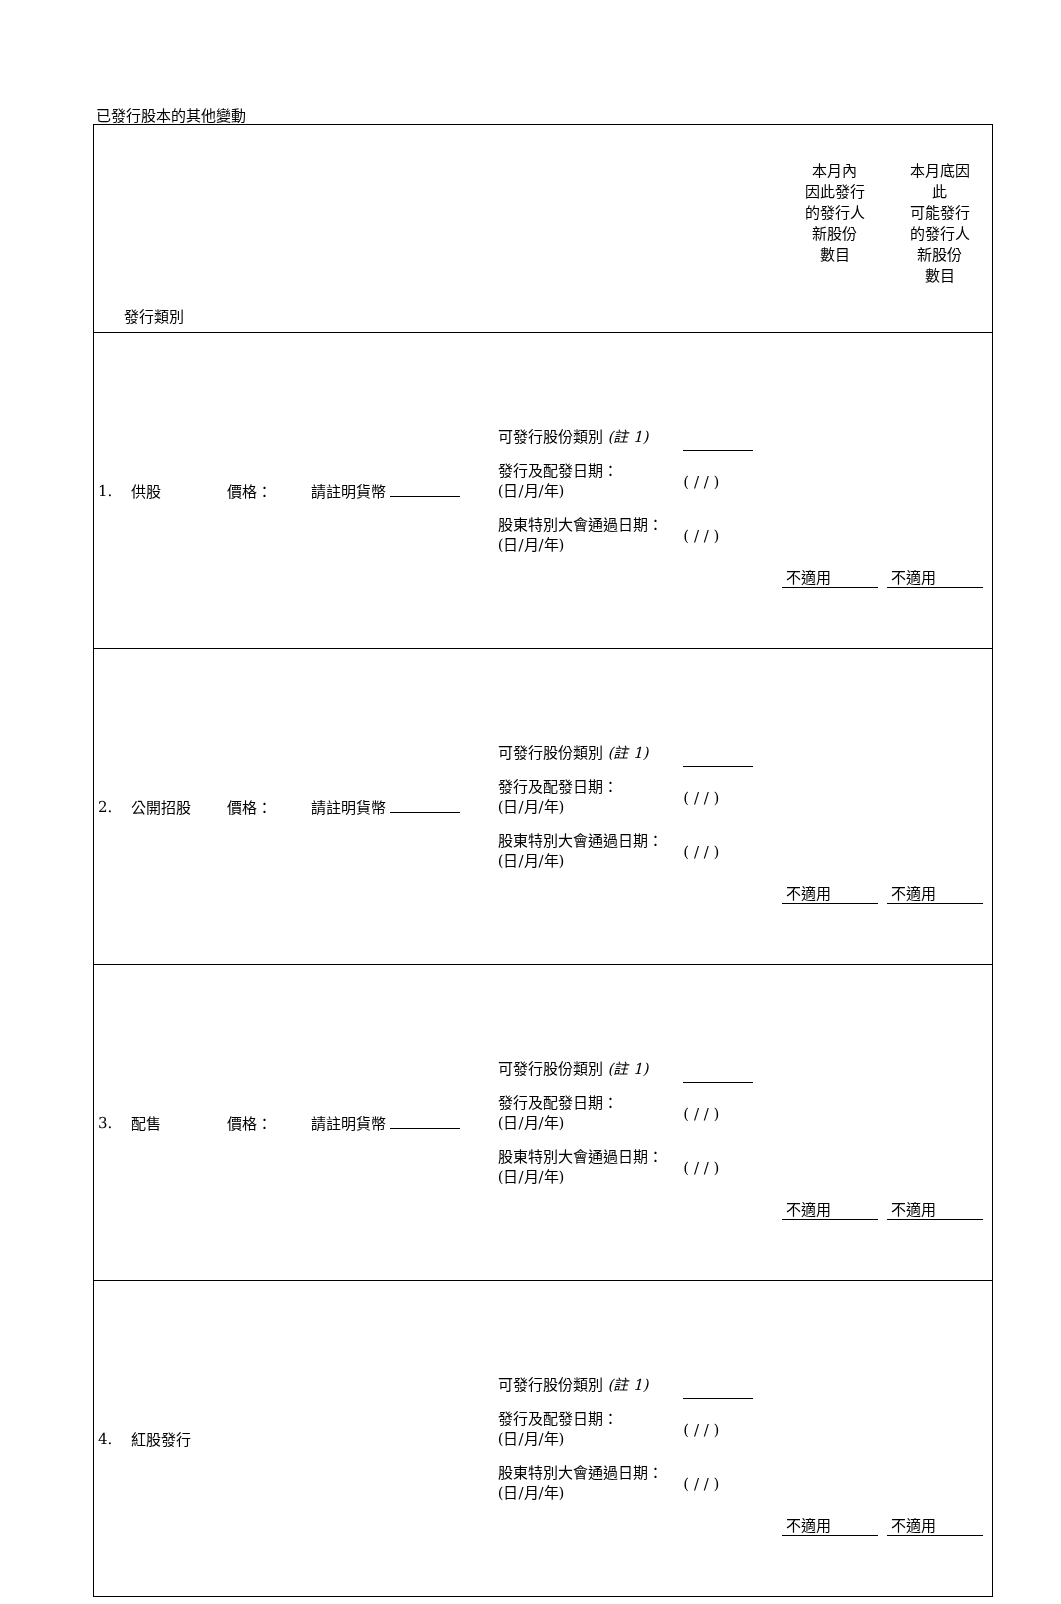已發行股本的其他變動
| 發行類別 | | | | | | 本月內 因此發行 的發行人 新股份 數目 | 本月底因 此 可能發行 的發行人 新股份 數目 |
| 1. | 供股 | 價格： | 請註明貨幣 | 可發行股份類別 (註 1) 發行及配發日期： (日/月/年) 股東特別大會通過日期： (日/月/年) | ( / / ) ( / / ) | 不適用 | 不適用 |
| 2. | 公開招股 | 價格： | 請註明貨幣 | 可發行股份類別 (註 1) 發行及配發日期： (日/月/年) 股東特別大會通過日期： (日/月/年) | ( / / ) ( / / ) | 不適用 | 不適用 |
| 3. | 配售 | 價格： | 請註明貨幣 | 可發行股份類別 (註 1) 發行及配發日期： (日/月/年) 股東特別大會通過日期： (日/月/年) | ( / / ) ( / / ) | 不適用 | 不適用 |
| 4. | 紅股發行 | | | 可發行股份類別 (註 1) 發行及配發日期： (日/月/年) 股東特別大會通過日期： (日/月/年) | ( / / ) ( / / ) | 不適用 | 不適用 |